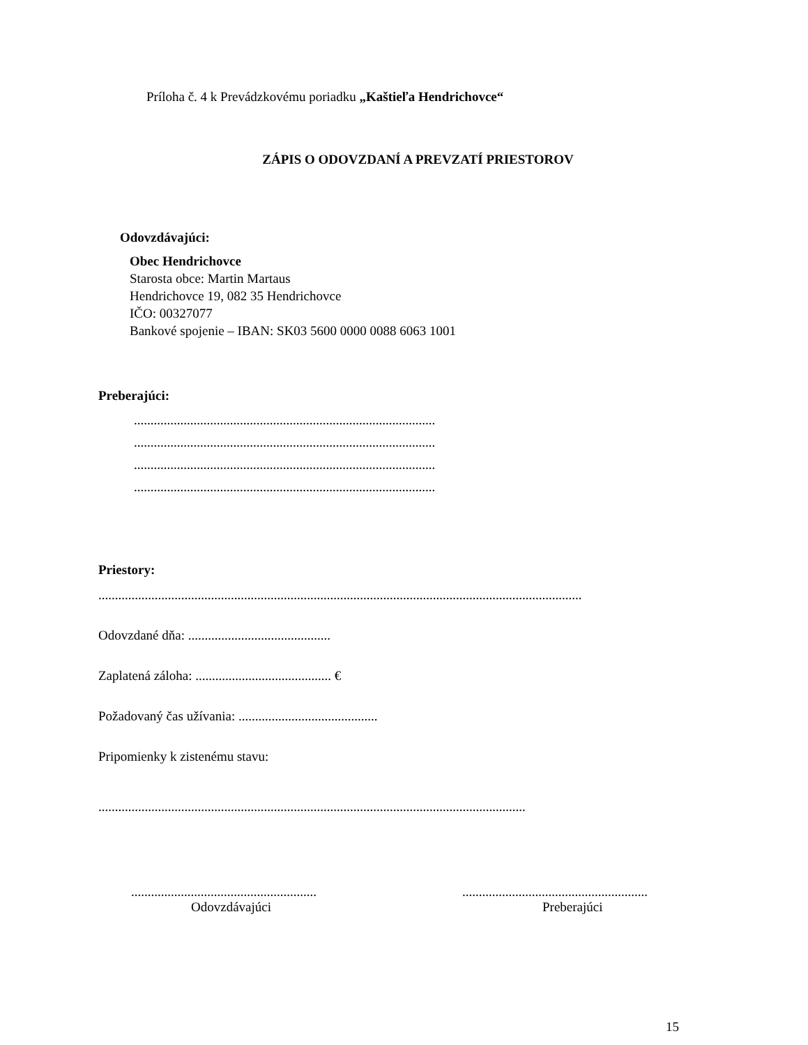Príloha č. 4 k Prevádzkovému poriadku „Kaštieľa Hendrichovce“
ZÁPIS O ODOVZDANÍ A PREVZATÍ PRIESTOROV
Odovzdávajúci:
Obec Hendrichovce
Starosta obce: Martin Martaus
Hendrichovce 19, 082 35 Hendrichovce
IČO: 00327077
Bankové spojenie – IBAN: SK03 5600 0000 0088 6063 1001
Preberajúci:
...........................................................................................
...........................................................................................
...........................................................................................
...........................................................................................
Priestory:
..................................................................................................................................................
Odovzdané dňa: ...........................................
Zaplatená záloha: ......................................... €
Požadovaný čas užívania: ..........................................
Pripomienky k zistenému stavu:
.................................................................................................................................
........................................................
Odovzdávajúci
........................................................
Preberajúci
15